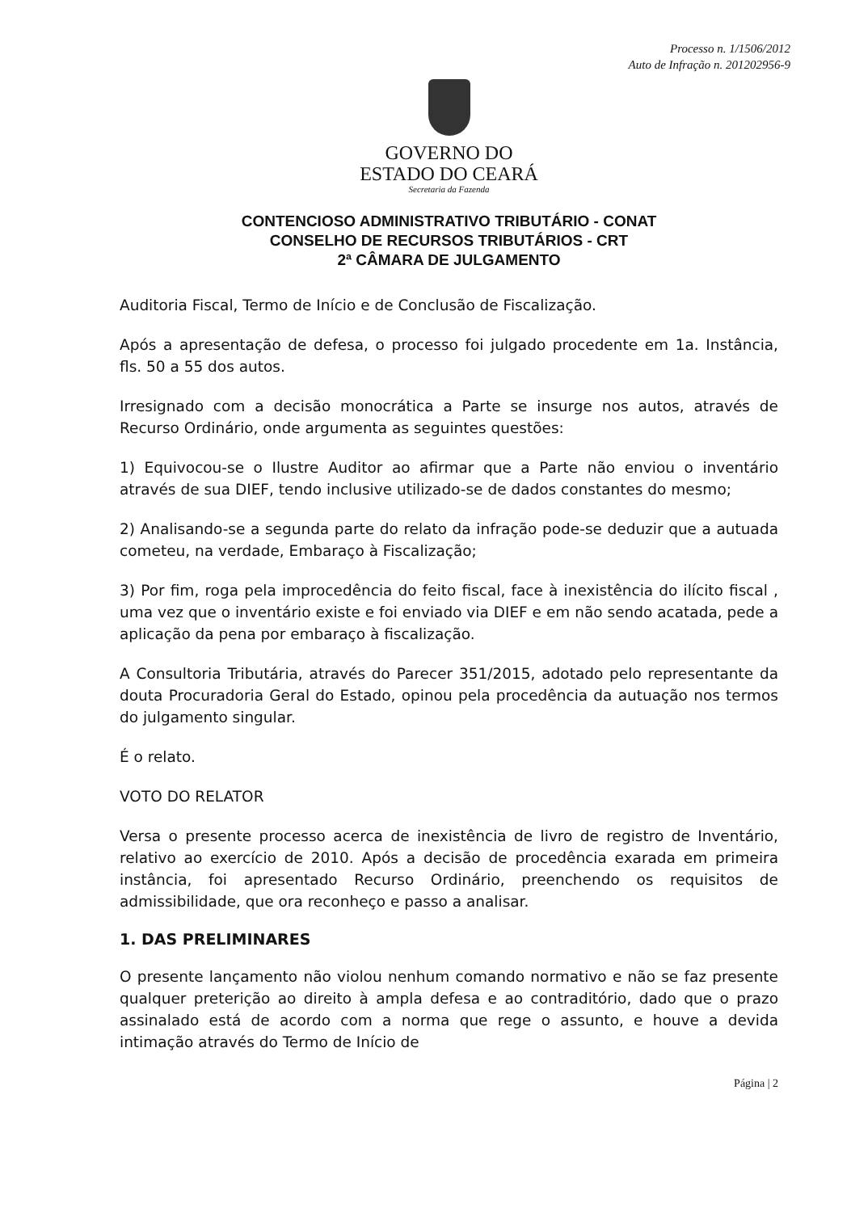Processo n. 1/1506/2012
Auto de Infração n. 201202956-9
GOVERNO DO
ESTADO DO CEARÁ
Secretaria da Fazenda
CONTENCIOSO ADMINISTRATIVO TRIBUTÁRIO - CONAT
CONSELHO DE RECURSOS TRIBUTÁRIOS - CRT
2ª CÂMARA DE JULGAMENTO
Auditoria Fiscal, Termo de Início e de Conclusão de Fiscalização.
Após a apresentação de defesa, o processo foi julgado procedente em 1a. Instância, fls. 50 a 55 dos autos.
Irresignado com a decisão monocrática a Parte se insurge nos autos, através de Recurso Ordinário, onde argumenta as seguintes questões:
1) Equivocou-se o Ilustre Auditor ao afirmar que a Parte não enviou o inventário através de sua DIEF, tendo inclusive utilizado-se de dados constantes do mesmo;
2) Analisando-se a segunda parte do relato da infração pode-se deduzir que a autuada cometeu, na verdade, Embaraço à Fiscalização;
3) Por fim, roga pela improcedência do feito fiscal, face à inexistência do ilícito fiscal , uma vez que o inventário existe e foi enviado via DIEF e em não sendo acatada, pede a aplicação da pena por embaraço à fiscalização.
A Consultoria Tributária, através do Parecer 351/2015, adotado pelo representante da douta Procuradoria Geral do Estado, opinou pela procedência da autuação nos termos do julgamento singular.
É o relato.
VOTO DO RELATOR
Versa o presente processo acerca de inexistência de livro de registro de Inventário, relativo ao exercício de 2010. Após a decisão de procedência exarada em primeira instância, foi apresentado Recurso Ordinário, preenchendo os requisitos de admissibilidade, que ora reconheço e passo a analisar.
1. DAS PRELIMINARES
O presente lançamento não violou nenhum comando normativo e não se faz presente qualquer preterição ao direito à ampla defesa e ao contraditório, dado que o prazo assinalado está de acordo com a norma que rege o assunto, e houve a devida intimação através do Termo de Início de
Página | 2